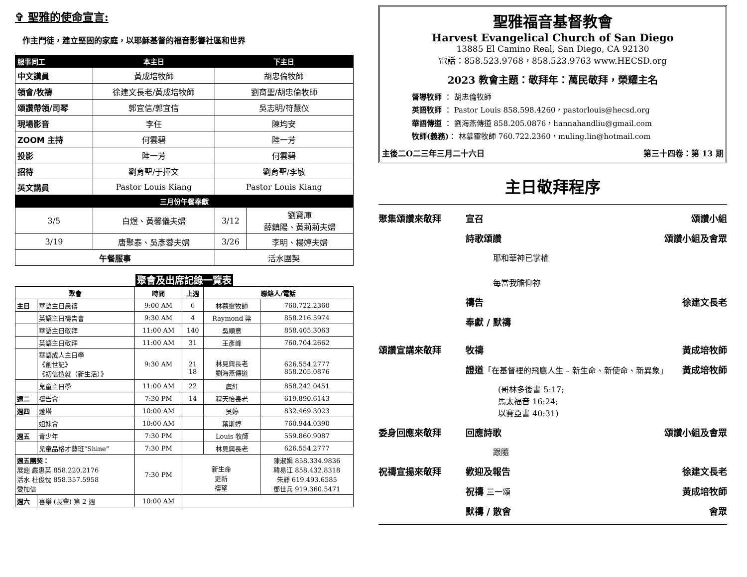✞ 聖雅的使命宣言:
作主門徒，建立堅固的家庭，以耶穌基督的福音影響社區和世界
| 服事同工 | 本主日 | 下主日 | |
| --- | --- | --- | --- |
| 中文講員 | 黃成培牧師 | 胡忠倫牧師 | |
| 領會/牧禱 | 徐建文長老/黃成培牧師 | 劉育聖/胡忠倫牧師 | |
| 頌讚帶領/司琴 | 郭宜信/郭宜信 | 吳志明/符慧仪 | |
| 現場影音 | 李任 | 陳均安 | |
| ZOOM 主持 | 何雲碧 | 陸一芳 | |
| 投影 | 陸一芳 | 何雲碧 | |
| 招待 | 劉育聖/于揮文 | 劉育聖/李敏 | |
| 英文講員 | Pastor Louis Kiang | Pastor Louis Kiang | |
| 三月份午餐奉獻 | | | |
| 3/5 | 白煜、黃馨儀夫婦 | 3/12 | 劉寶庫 薛鎮陽、黃莉莉夫婦 |
| 3/19 | 唐聚泰、吳彥蓉夫婦 | 3/26 | 李明、楊婷夫婦 |
| 午餐服事 | | 活水團契 | |
聚會及出席記錄一覽表
| 聚會 | | 時間 | 上週 | 聯絡人/電話 | |
| --- | --- | --- | --- | --- | --- |
| 主日 | 華語主日晨禱 | 9:00 AM | 6 | 林慕靈牧師 | 760.722.2360 |
| | 英語主日禱告會 | 9:30 AM | 4 | Raymond 梁 | 858.216.5974 |
| | 華語主日敬拜 | 11:00 AM | 140 | 吳順意 | 858.405.3063 |
| | 英語主日敬拜 | 11:00 AM | 31 | 王彥峰 | 760.704.2662 |
| | 華語成人主日學 《創世記》 《初信造就（新生活）》 | 9:30 AM | 21 18 | 林見興長老 劉海燕傳道 | 626.554.2777 858.205.0876 |
| | 兒童主日學 | 11:00 AM | 22 | 虞紅 | 858.242.0451 |
| 週二 | 禱告會 | 7:30 PM | 14 | 程天怡長老 | 619.890.6143 |
| 週四 | 燈塔 | 10:00 AM | | 吳婷 | 832.469.3023 |
| | 姐妹會 | 10:00 AM | | 葉斯婷 | 760.944.0390 |
| 週五 | 青少年 | 7:30 PM | | Louis 牧師 | 559.860.9087 |
| | 兒童品格才藝班“Shine” | 7:30 PM | | 林見興長老 | 626.554.2777 |
| 週五團契： 展翅 嚴惠英 858.220.2176 活水 杜俊忱 858.357.5958 愛加倍 | | 7:30 PM | 新生命 更新 禱望 | | 陳淑娟 858.334.9836 韓易江 858.432.8318 朱靜 619.493.6585 鄧世兵 919.360.5471 |
| 週六 | 喜樂 (長輩) 第 2 週 | 10:00 AM | | | |
聖雅福音基督教會
Harvest Evangelical Church of San Diego
13885 El Camino Real, San Diego, CA 92130
電話：858.523.9768，858.523.9763 www.HECSD.org
2023 教會主題：敬拜年：萬民敬拜，榮耀主名
督導牧師 ： 胡忠倫牧師
英語牧師 ： Pastor Louis 858.598.4260，pastorlouis@hecsd.org
華語傳道 ： 劉海燕傳道 858.205.0876，hannahandliu@gmail.com
牧師(義務)： 林慕靈牧師 760.722.2360，muling.lin@hotmail.com
主後二O二三年三月二十六日 第三十四卷：第 13 期
主日敬拜程序
聚集頌讚來敬拜 宣召 頌讚小組
詩歌頌讚 頌讚小組及會眾
耶和華神已掌權
每當我瞻仰祢
禱告 徐建文長老
奉獻 / 默禱
頌讚宣講來敬拜 牧禱 黃成培牧師
證道「在基督裡的飛鷹人生 – 新生命、新使命、新異象」 黃成培牧師
(哥林多後書 5:17;
馬太福音 16:24;
以賽亞書 40:31)
委身回應來敬拜 回應詩歌 頌讚小組及會眾
跟隨
祝禱宣揚來敬拜 歡迎及報告 徐建文長老
祝禱 三一頌 黃成培牧師
默禱 / 散會 會眾